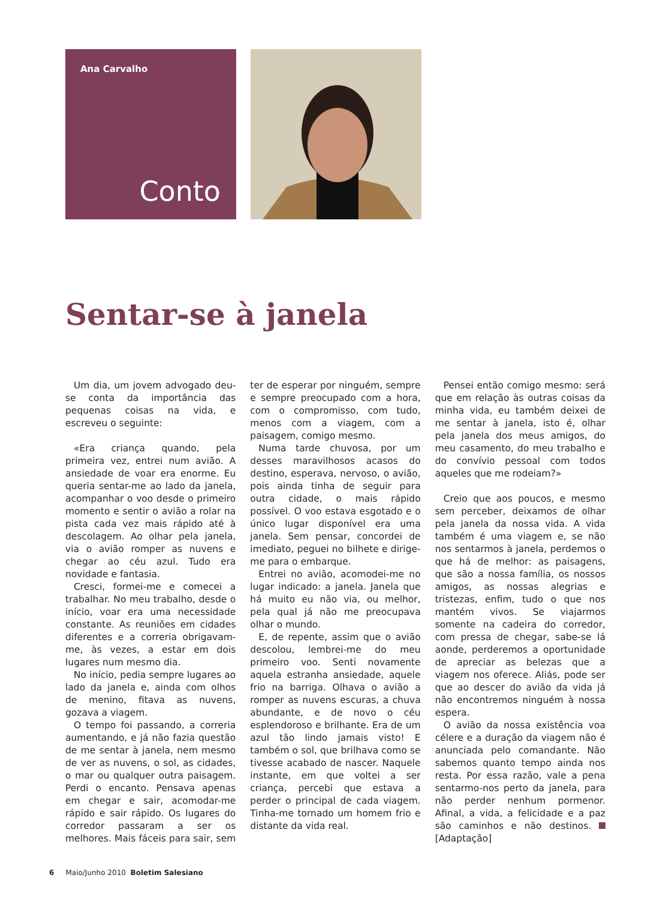Ana Carvalho
Conto
Sentar-se à janela
Um dia, um jovem advogado deu-se conta da importância das pequenas coisas na vida, e escreveu o seguinte:
«Era criança quando, pela primeira vez, entrei num avião. A ansiedade de voar era enorme. Eu queria sentar-me ao lado da janela, acompanhar o voo desde o primeiro momento e sentir o avião a rolar na pista cada vez mais rápido até à descolagem. Ao olhar pela janela, via o avião romper as nuvens e chegar ao céu azul. Tudo era novidade e fantasia.
Cresci, formei-me e comecei a trabalhar. No meu trabalho, desde o início, voar era uma necessidade constante. As reuniões em cidades diferentes e a correria obrigavam-me, às vezes, a estar em dois lugares num mesmo dia.
No início, pedia sempre lugares ao lado da janela e, ainda com olhos de menino, fitava as nuvens, gozava a viagem.
O tempo foi passando, a correria aumentando, e já não fazia questão de me sentar à janela, nem mesmo de ver as nuvens, o sol, as cidades, o mar ou qualquer outra paisagem. Perdi o encanto. Pensava apenas em chegar e sair, acomodar-me rápido e sair rápido. Os lugares do corredor passaram a ser os melhores. Mais fáceis para sair, sem ter de esperar por ninguém, sempre e sempre preocupado com a hora, com o compromisso, com tudo, menos com a viagem, com a paisagem, comigo mesmo.
Numa tarde chuvosa, por um desses maravilhosos acasos do destino, esperava, nervoso, o avião, pois ainda tinha de seguir para outra cidade, o mais rápido possível. O voo estava esgotado e o único lugar disponível era uma janela. Sem pensar, concordei de imediato, peguei no bilhete e dirige-me para o embarque.
Entrei no avião, acomodei-me no lugar indicado: a janela. Janela que há muito eu não via, ou melhor, pela qual já não me preocupava olhar o mundo.
E, de repente, assim que o avião descolou, lembrei-me do meu primeiro voo. Senti novamente aquela estranha ansiedade, aquele frio na barriga. Olhava o avião a romper as nuvens escuras, a chuva abundante, e de novo o céu esplendoroso e brilhante. Era de um azul tão lindo jamais visto! E também o sol, que brilhava como se tivesse acabado de nascer. Naquele instante, em que voltei a ser criança, percebi que estava a perder o principal de cada viagem. Tinha-me tornado um homem frio e distante da vida real.
Pensei então comigo mesmo: será que em relação às outras coisas da minha vida, eu também deixei de me sentar à janela, isto é, olhar pela janela dos meus amigos, do meu casamento, do meu trabalho e do convívio pessoal com todos aqueles que me rodeiam?»
Creio que aos poucos, e mesmo sem perceber, deixamos de olhar pela janela da nossa vida. A vida também é uma viagem e, se não nos sentarmos à janela, perdemos o que há de melhor: as paisagens, que são a nossa família, os nossos amigos, as nossas alegrias e tristezas, enfim, tudo o que nos mantém vivos. Se viajarmos somente na cadeira do corredor, com pressa de chegar, sabe-se lá aonde, perderemos a oportunidade de apreciar as belezas que a viagem nos oferece. Aliás, pode ser que ao descer do avião da vida já não encontremos ninguém à nossa espera.
O avião da nossa existência voa célere e a duração da viagem não é anunciada pelo comandante. Não sabemos quanto tempo ainda nos resta. Por essa razão, vale a pena sentarmo-nos perto da janela, para não perder nenhum pormenor. Afinal, a vida, a felicidade e a paz são caminhos e não destinos. [Adaptação]
6 Maio/Junho 2010 Boletim Salesiano